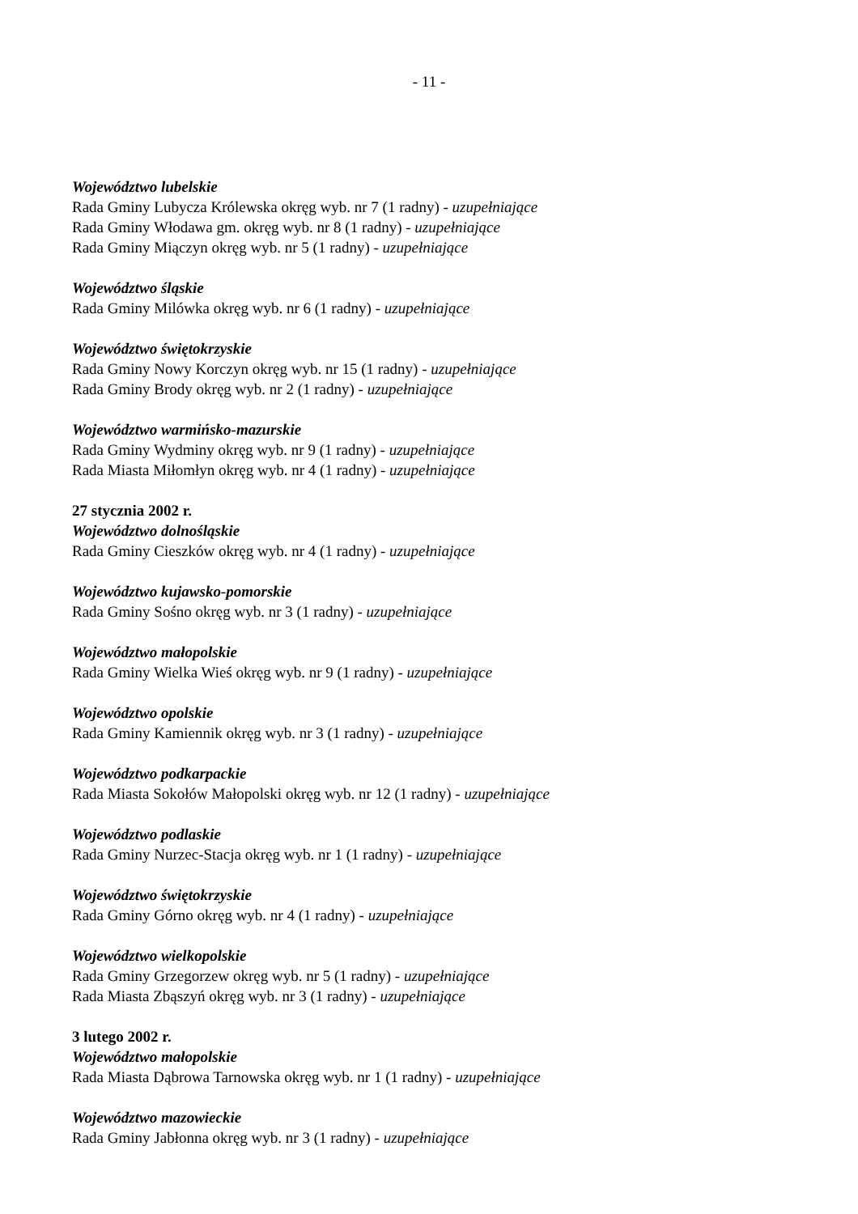- 11 -
Województwo lubelskie
Rada Gminy Lubycza Królewska okręg wyb. nr 7 (1 radny) - uzupełniające
Rada Gminy Włodawa gm. okręg wyb. nr 8 (1 radny) - uzupełniające
Rada Gminy Miączyn okręg wyb. nr 5 (1 radny) - uzupełniające
Województwo śląskie
Rada Gminy Milówka okręg wyb. nr 6 (1 radny) - uzupełniające
Województwo świętokrzyskie
Rada Gminy Nowy Korczyn okręg wyb. nr 15 (1 radny) - uzupełniające
Rada Gminy Brody okręg wyb. nr 2 (1 radny) - uzupełniające
Województwo warmińsko-mazurskie
Rada Gminy Wydminy okręg wyb. nr 9 (1 radny) - uzupełniające
Rada Miasta Miłomłyn okręg wyb. nr 4 (1 radny) - uzupełniające
27 stycznia 2002 r.
Województwo dolnośląskie
Rada Gminy Cieszków okręg wyb. nr 4 (1 radny) - uzupełniające
Województwo kujawsko-pomorskie
Rada Gminy Sośno okręg wyb. nr 3 (1 radny) - uzupełniające
Województwo małopolskie
Rada Gminy Wielka Wieś okręg wyb. nr 9 (1 radny) - uzupełniające
Województwo opolskie
Rada Gminy Kamiennik okręg wyb. nr 3 (1 radny) - uzupełniające
Województwo podkarpackie
Rada Miasta Sokołów Małopolski okręg wyb. nr 12 (1 radny) - uzupełniające
Województwo podlaskie
Rada Gminy Nurzec-Stacja okręg wyb. nr 1 (1 radny) - uzupełniające
Województwo świętokrzyskie
Rada Gminy Górno okręg wyb. nr 4 (1 radny) - uzupełniające
Województwo wielkopolskie
Rada Gminy Grzegorzew okręg wyb. nr 5 (1 radny) - uzupełniające
Rada Miasta Zbąszyń okręg wyb. nr 3 (1 radny) - uzupełniające
3 lutego 2002 r.
Województwo małopolskie
Rada Miasta Dąbrowa Tarnowska okręg wyb. nr 1 (1 radny) - uzupełniające
Województwo mazowieckie
Rada Gminy Jabłonna okręg wyb. nr 3 (1 radny) - uzupełniające